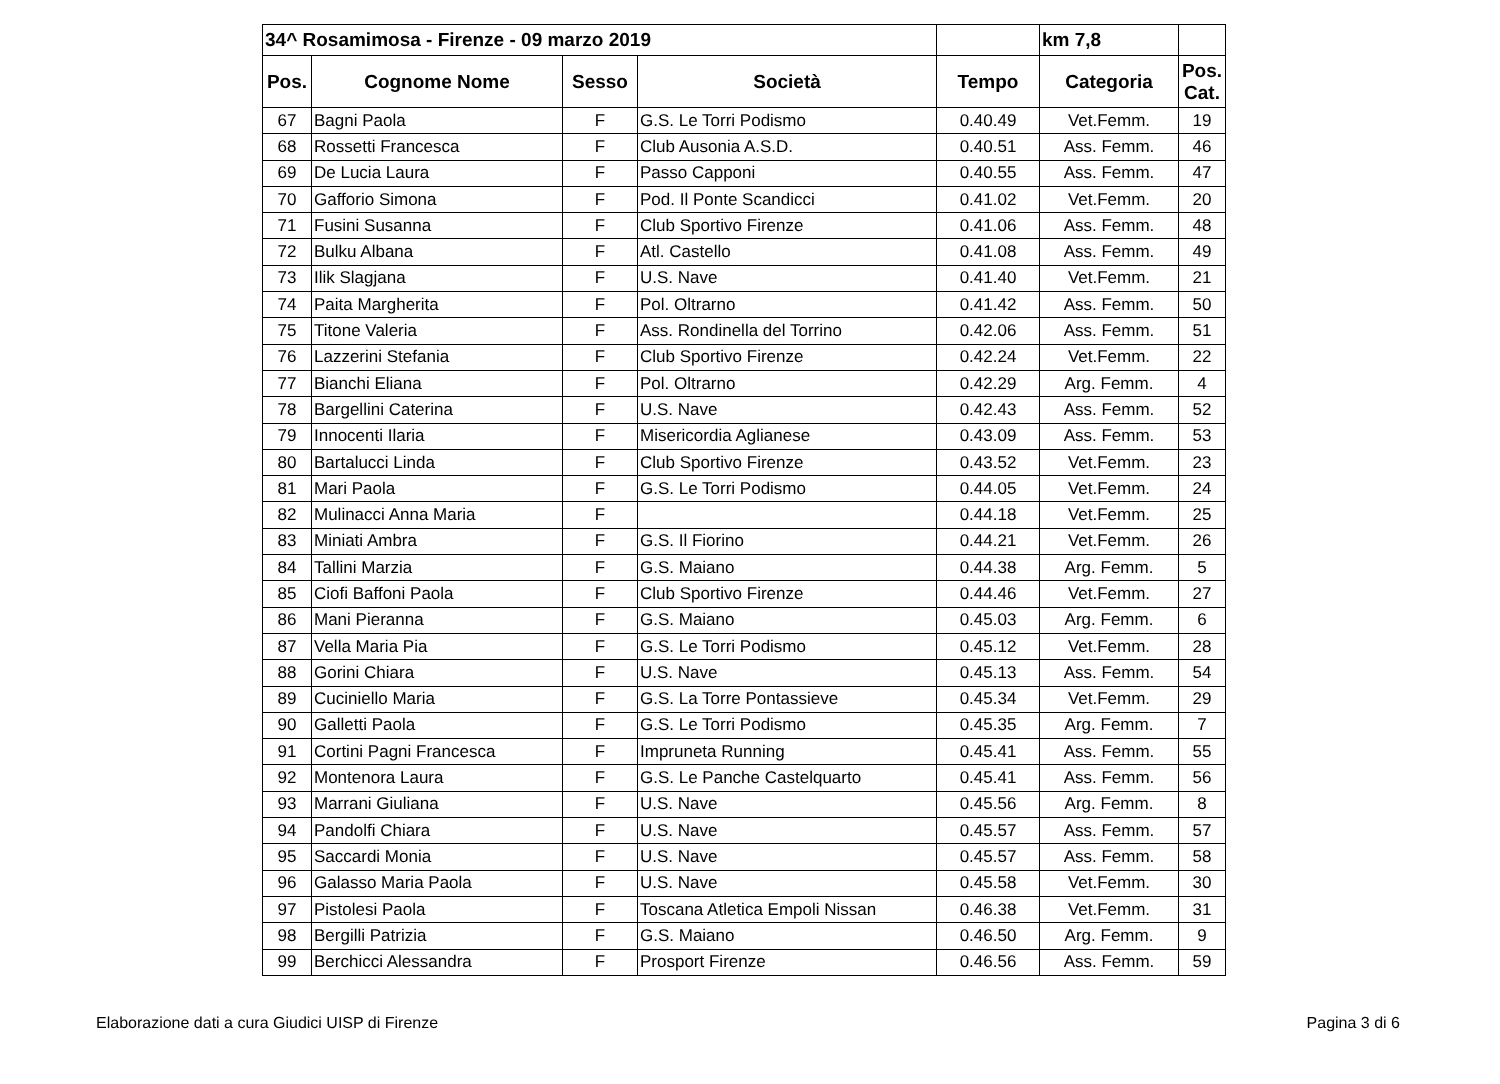| 34^ Rosamimosa - Firenze - 09 marzo 2019 | | | | | km 7,8 | |
| Pos. | Cognome Nome | Sesso | Società | Tempo | Categoria | Pos. Cat. |
| 67 | Bagni Paola | F | G.S. Le Torri Podismo | 0.40.49 | Vet.Femm. | 19 |
| 68 | Rossetti Francesca | F | Club Ausonia A.S.D. | 0.40.51 | Ass. Femm. | 46 |
| 69 | De Lucia Laura | F | Passo Capponi | 0.40.55 | Ass. Femm. | 47 |
| 70 | Gafforio Simona | F | Pod. Il Ponte Scandicci | 0.41.02 | Vet.Femm. | 20 |
| 71 | Fusini Susanna | F | Club Sportivo Firenze | 0.41.06 | Ass. Femm. | 48 |
| 72 | Bulku Albana | F | Atl. Castello | 0.41.08 | Ass. Femm. | 49 |
| 73 | Ilik Slagjana | F | U.S. Nave | 0.41.40 | Vet.Femm. | 21 |
| 74 | Paita Margherita | F | Pol. Oltrarno | 0.41.42 | Ass. Femm. | 50 |
| 75 | Titone Valeria | F | Ass. Rondinella del Torrino | 0.42.06 | Ass. Femm. | 51 |
| 76 | Lazzerini Stefania | F | Club Sportivo Firenze | 0.42.24 | Vet.Femm. | 22 |
| 77 | Bianchi Eliana | F | Pol. Oltrarno | 0.42.29 | Arg. Femm. | 4 |
| 78 | Bargellini Caterina | F | U.S. Nave | 0.42.43 | Ass. Femm. | 52 |
| 79 | Innocenti Ilaria | F | Misericordia Aglianese | 0.43.09 | Ass. Femm. | 53 |
| 80 | Bartalucci Linda | F | Club Sportivo Firenze | 0.43.52 | Vet.Femm. | 23 |
| 81 | Mari Paola | F | G.S. Le Torri Podismo | 0.44.05 | Vet.Femm. | 24 |
| 82 | Mulinacci Anna Maria | F | | 0.44.18 | Vet.Femm. | 25 |
| 83 | Miniati Ambra | F | G.S. Il Fiorino | 0.44.21 | Vet.Femm. | 26 |
| 84 | Tallini Marzia | F | G.S. Maiano | 0.44.38 | Arg. Femm. | 5 |
| 85 | Ciofi Baffoni Paola | F | Club Sportivo Firenze | 0.44.46 | Vet.Femm. | 27 |
| 86 | Mani Pieranna | F | G.S. Maiano | 0.45.03 | Arg. Femm. | 6 |
| 87 | Vella Maria Pia | F | G.S. Le Torri Podismo | 0.45.12 | Vet.Femm. | 28 |
| 88 | Gorini Chiara | F | U.S. Nave | 0.45.13 | Ass. Femm. | 54 |
| 89 | Cuciniello Maria | F | G.S. La Torre Pontassieve | 0.45.34 | Vet.Femm. | 29 |
| 90 | Galletti Paola | F | G.S. Le Torri Podismo | 0.45.35 | Arg. Femm. | 7 |
| 91 | Cortini Pagni Francesca | F | Impruneta Running | 0.45.41 | Ass. Femm. | 55 |
| 92 | Montenora Laura | F | G.S. Le Panche Castelquarto | 0.45.41 | Ass. Femm. | 56 |
| 93 | Marrani Giuliana | F | U.S. Nave | 0.45.56 | Arg. Femm. | 8 |
| 94 | Pandolfi Chiara | F | U.S. Nave | 0.45.57 | Ass. Femm. | 57 |
| 95 | Saccardi Monia | F | U.S. Nave | 0.45.57 | Ass. Femm. | 58 |
| 96 | Galasso Maria Paola | F | U.S. Nave | 0.45.58 | Vet.Femm. | 30 |
| 97 | Pistolesi Paola | F | Toscana Atletica Empoli Nissan | 0.46.38 | Vet.Femm. | 31 |
| 98 | Bergilli Patrizia | F | G.S. Maiano | 0.46.50 | Arg. Femm. | 9 |
| 99 | Berchicci Alessandra | F | Prosport Firenze | 0.46.56 | Ass. Femm. | 59 |
Elaborazione dati a cura Giudici UISP di Firenze Pagina 3 di 6